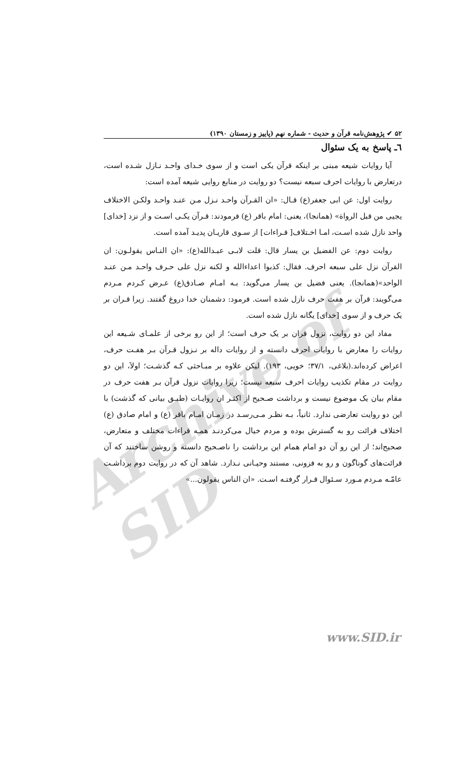Archive of SID
۵۲ ✔ پژوهش‌نامه قرآن و حدیث - شماره نهم (پاییز و زمستان ۱۳۹۰)
٦ـ پاسخ به یک سئوال
آیا روایات شیعه مبنی بر اینکه قرآن یکی است و از سوی خـدای واحـد نـازل شـده است، درتعارض با روایات احرف سبعه نیست؟ دو روایت در منابع روایی شیعه آمده است:
روایت اول: عن ابی جعفر(ع) قـال: «ان القـرآن واحـد نـزل مـن عنـد واحـد ولکـن الاختلاف یجیی من قبل الرواة» (همانجا)، یعنی: امام باقر (ع) فرمودند: قـرآن یکـی اسـت و از نزد [خدای] واحد نازل شده اسـت، امـا اخـتلاف[ قـراءات] از سـوی قاریـان پدیـد آمده است.
روایت دوم: عن الفضیل بن یسار قال: قلت لابـی عبـدالله(ع): «ان النـاس یقولـون: ان القرآن نزل علی سبعه احرف. فقال: کذبوا اعداءالله و لکنه نزل علی حـرف واحـد مـن عنـد الواحد»(همانجا). یعنی فضیل بن یسار می‌گوید: بـه امـام صـادق(ع) عـرض کـردم مـردم می‌گویند: قرآن بر هفت حرف نازل شده است. فرمود: دشمنان خدا دروغ گفتند. زیرا قـران بر یک حرف و از سوی [خدای] یگانه نازل شده است.
مفاد این دو روایت، نزول قران بر یک حرف است؛ از این رو برخی از علمـای شـیعه این روایات را معارض با روایات احرف دانسته و از روایات داله بر نـزول قـرآن بـر هفـت حرف، اعراض کرده‌اند.(بلاغی، ۳۷/۱؛ خویی، ۱۹۳). لیکن علاوه بر مبـاحثی کـه گذشـت؛ اولاَ، این دو روایت در مقام تکذیب روایات احرف سبعه نیست؛ زیرا روایات نزول قرآن بـر هفت حرف در مقام بیان یک موضوع نیست و برداشت صـحیح از اکثـر ان روایـات (طبـق بیانی که گذشت) با این دو روایت تعارضی ندارد. ثانیاً، بـه نظـر مـی‌رسـد در زمـان امـام باقر (ع) و امام صادق (ع) اختلاف قرائت رو به گسترش بوده و مردم خیال می‌کردنـد همـه قراءات مختلف و متعارض، صحیح‌اند؛ از این رو آن دو امام همام این برداشت را ناصـحیح دانسته و روشن ساختند که آن قرائت‌های گوناگون و رو به فزونی، مستند وحیـانی نـدارد. شاهد آن که در روایت دوم برداشـت عامّـه مـردم مـورد سـئوال قـرار گرفتـه اسـت. «ان الناس یقولون...»
www.SID.ir